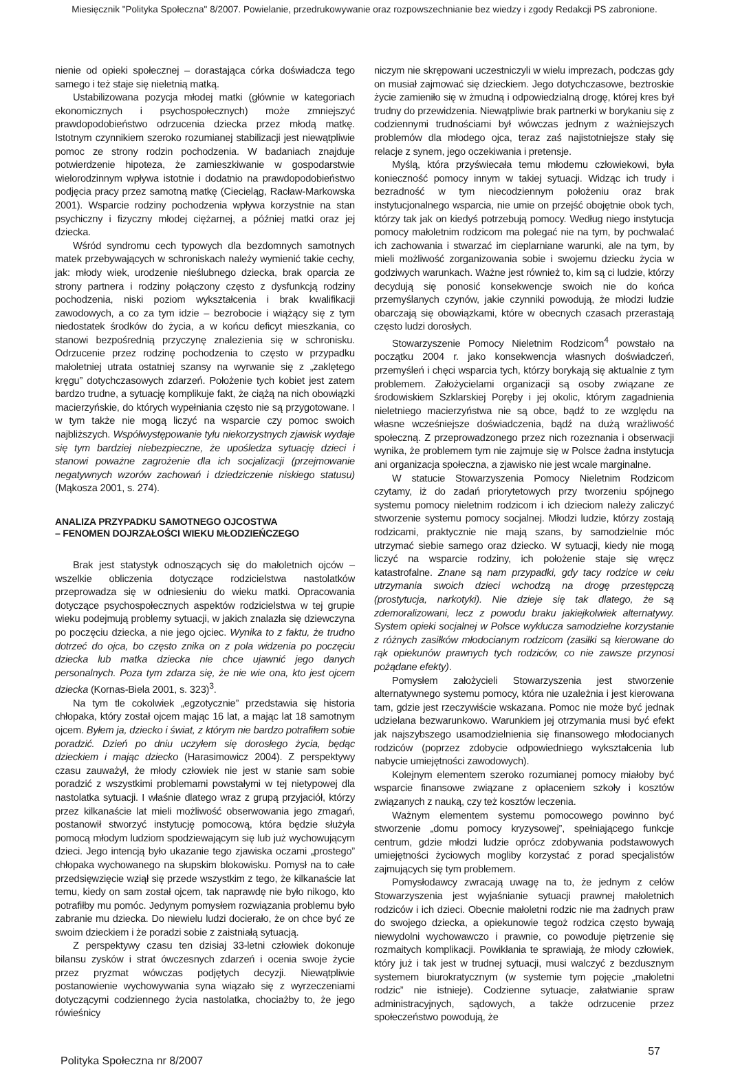Miesięcznik "Polityka Społeczna" 8/2007. Powielanie, przedrukowywanie oraz rozpowszechnianie bez wiedzy i zgody Redakcji PS zabronione.
nienie od opieki społecznej – dorastająca córka doświadcza tego samego i też staje się nieletnią matką.
Ustabilizowana pozycja młodej matki (głównie w kategoriach ekonomicznych i psychospołecznych) może zmniejszyć prawdopodobieństwo odrzucenia dziecka przez młodą matkę. Istotnym czynnikiem szeroko rozumianej stabilizacji jest niewątpliwie pomoc ze strony rodzin pochodzenia. W badaniach znajduje potwierdzenie hipoteza, że zamieszkiwanie w gospodarstwie wielorodzinnym wpływa istotnie i dodatnio na prawdopodobieństwo podjęcia pracy przez samotną matkę (Ciecieląg, Racław-Markowska 2001). Wsparcie rodziny pochodzenia wpływa korzystnie na stan psychiczny i fizyczny młodej ciężarnej, a później matki oraz jej dziecka.
Wśród syndromu cech typowych dla bezdomnych samotnych matek przebywających w schroniskach należy wymienić takie cechy, jak: młody wiek, urodzenie nieślubnego dziecka, brak oparcia ze strony partnera i rodziny połączony często z dysfunkcją rodziny pochodzenia, niski poziom wykształcenia i brak kwalifikacji zawodowych, a co za tym idzie – bezrobocie i wiążący się z tym niedostatek środków do życia, a w końcu deficyt mieszkania, co stanowi bezpośrednią przyczynę znalezienia się w schronisku. Odrzucenie przez rodzinę pochodzenia to często w przypadku małoletniej utrata ostatniej szansy na wyrwanie się z „zaklętego kręgu” dotychczasowych zdarzeń. Położenie tych kobiet jest zatem bardzo trudne, a sytuację komplikuje fakt, że ciążą na nich obowiązki macierzyńskie, do których wypełniania często nie są przygotowane. I w tym także nie mogą liczyć na wsparcie czy pomoc swoich najbliższych. Współwystępowanie tylu niekorzystnych zjawisk wydaje się tym bardziej niebezpieczne, że upośledza sytuację dzieci i stanowi poważne zagrożenie dla ich socjalizacji (przejmowanie negatywnych wzorów zachowań i dziedziczenie niskiego statusu) (Mąkosza 2001, s. 274).
ANALIZA PRZYPADKU SAMOTNEGO OJCOSTWA
– FENOMEN DOJRZAŁOŚCI WIEKU MŁODZIEŃCZEGO
Brak jest statystyk odnoszących się do małoletnich ojców – wszelkie obliczenia dotyczące rodzicielstwa nastolatków przeprowadza się w odniesieniu do wieku matki. Opracowania dotyczące psychospołecznych aspektów rodzicielstwa w tej grupie wieku podejmują problemy sytuacji, w jakich znalazła się dziewczyna po poczęciu dziecka, a nie jego ojciec. Wynika to z faktu, że trudno dotrzeć do ojca, bo często znika on z pola widzenia po poczęciu dziecka lub matka dziecka nie chce ujawnić jego danych personalnych. Poza tym zdarza się, że nie wie ona, kto jest ojcem dziecka (Kornas-Biela 2001, s. 323)<sup>3</sup>.
Na tym tle cokolwiek „egzotycznie” przedstawia się historia chłopaka, który został ojcem mając 16 lat, a mając lat 18 samotnym ojcem. Byłem ja, dziecko i świat, z którym nie bardzo potrafiłem sobie poradzić. Dzień po dniu uczyłem się dorosłego życia, będąc dzieckiem i mając dziecko (Harasimowicz 2004). Z perspektywy czasu zauważył, że młody człowiek nie jest w stanie sam sobie poradzić z wszystkimi problemami powstałymi w tej nietypowej dla nastolatka sytuacji. I właśnie dlatego wraz z grupą przyjaciół, którzy przez kilkanaście lat mieli możliwość obserwowania jego zmagań, postanowił stworzyć instytucję pomocową, która będzie służyła pomocą młodym ludziom spodziewającym się lub już wychowującym dzieci. Jego intencją było ukazanie tego zjawiska oczami „prostego” chłopaka wychowanego na słupskim blokowisku. Pomysł na to całe przedsięwzięcie wziął się przede wszystkim z tego, że kilkanaście lat temu, kiedy on sam został ojcem, tak naprawdę nie było nikogo, kto potrafiłby mu pomóc. Jedynym pomysłem rozwiązania problemu było zabranie mu dziecka. Do niewielu ludzi docierało, że on chce być ze swoim dzieckiem i że poradzi sobie z zaistniałą sytuacją.
Z perspektywy czasu ten dzisiaj 33-letni człowiek dokonuje bilansu zysków i strat ówczesnych zdarzeń i ocenia swoje życie przez pryzmat wówczas podjętych decyzji. Niewątpliwie postanowienie wychowywania syna wiązało się z wyrzeczeniami dotyczącymi codziennego życia nastolatka, chociażby to, że jego rówieśnicy
niczym nie skrępowani uczestniczyli w wielu imprezach, podczas gdy on musiał zajmować się dzieckiem. Jego dotychczasowe, beztroskie życie zamieniło się w żmudną i odpowiedzialną drogę, której kres był trudny do przewidzenia. Niewątpliwie brak partnerki w borykaniu się z codziennymi trudnościami był wówczas jednym z ważniejszych problemów dla młodego ojca, teraz zaś najistotniejsze stały się relacje z synem, jego oczekiwania i pretensje.
Myślą, która przyświecała temu młodemu człowiekowi, była konieczność pomocy innym w takiej sytuacji. Widząc ich trudy i bezradność w tym niecodziennym położeniu oraz brak instytucjonalnego wsparcia, nie umie on przejść obojętnie obok tych, którzy tak jak on kiedyś potrzebują pomocy. Według niego instytucja pomocy małoletnim rodzicom ma polegać nie na tym, by pochwalać ich zachowania i stwarzać im cieplarniane warunki, ale na tym, by mieli możliwość zorganizowania sobie i swojemu dziecku życia w godziwych warunkach. Ważne jest również to, kim są ci ludzie, którzy decydują się ponosić konsekwencje swoich nie do końca przemyślanych czynów, jakie czynniki powodują, że młodzi ludzie obarczają się obowiązkami, które w obecnych czasach przerastają często ludzi dorosłych.
Stowarzyszenie Pomocy Nieletnim Rodzicom<sup>4</sup> powstało na początku 2004 r. jako konsekwencja własnych doświadczeń, przemyśleń i chęci wsparcia tych, którzy borykają się aktualnie z tym problemem. Założycielami organizacji są osoby związane ze środowiskiem Szklarskiej Poręby i jej okolic, którym zagadnienia nieletniego macierzyństwa nie są obce, bądź to ze względu na własne wcześniejsze doświadczenia, bądź na dużą wrażliwość społeczną. Z przeprowadzonego przez nich rozeznania i obserwacji wynika, że problemem tym nie zajmuje się w Polsce żadna instytucja ani organizacja społeczna, a zjawisko nie jest wcale marginalne.
W statucie Stowarzyszenia Pomocy Nieletnim Rodzicom czytamy, iż do zadań priorytetowych przy tworzeniu spójnego systemu pomocy nieletnim rodzicom i ich dzieciom należy zaliczyć stworzenie systemu pomocy socjalnej. Młodzi ludzie, którzy zostają rodzicami, praktycznie nie mają szans, by samodzielnie móc utrzymać siebie samego oraz dziecko. W sytuacji, kiedy nie mogą liczyć na wsparcie rodziny, ich położenie staje się wręcz katastrofalne. Znane są nam przypadki, gdy tacy rodzice w celu utrzymania swoich dzieci wchodzą na drogę przestępczą (prostytucja, narkotyki). Nie dzieje się tak dlatego, że są zdemoralizowani, lecz z powodu braku jakiejkolwiek alternatywy. System opieki socjalnej w Polsce wyklucza samodzielne korzystanie z różnych zasiłków młodocianym rodzicom (zasiłki są kierowane do rąk opiekunów prawnych tych rodziców, co nie zawsze przynosi pożądane efekty).
Pomysłem założycieli Stowarzyszenia jest stworzenie alternatywnego systemu pomocy, która nie uzależnia i jest kierowana tam, gdzie jest rzeczywiście wskazana. Pomoc nie może być jednak udzielana bezwarunkowo. Warunkiem jej otrzymania musi być efekt jak najszybszego usamodzielnienia się finansowego młodocianych rodziców (poprzez zdobycie odpowiedniego wykształcenia lub nabycie umiejętności zawodowych).
Kolejnym elementem szeroko rozumianej pomocy miałoby być wsparcie finansowe związane z opłaceniem szkoły i kosztów związanych z nauką, czy też kosztów leczenia.
Ważnym elementem systemu pomocowego powinno być stworzenie „domu pomocy kryzysowej”, spełniającego funkcje centrum, gdzie młodzi ludzie oprócz zdobywania podstawowych umiejętności życiowych mogliby korzystać z porad specjalistów zajmujących się tym problemem.
Pomysłodawcy zwracają uwagę na to, że jednym z celów Stowarzyszenia jest wyjaśnianie sytuacji prawnej małoletnich rodziców i ich dzieci. Obecnie małoletni rodzic nie ma żadnych praw do swojego dziecka, a opiekunowie tegoż rodzica często bywają niewydolni wychowawczo i prawnie, co powoduje piętrzenie się rozmaitych komplikacji. Powikłania te sprawiają, że młody człowiek, który już i tak jest w trudnej sytuacji, musi walczyć z bezdusznym systemem biurokratycznym (w systemie tym pojęcie „małoletni rodzic” nie istnieje). Codzienne sytuacje, załatwianie spraw administracyjnych, sądowych, a także odrzucenie przez społeczeństwo powodują, że
Polityka Społeczna nr 8/2007 57